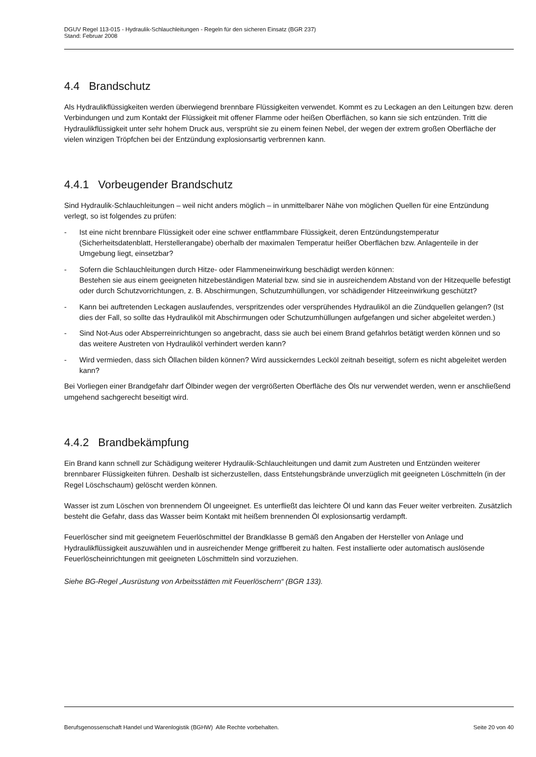DGUV Regel 113-015 - Hydraulik-Schlauchleitungen - Regeln für den sicheren Einsatz (BGR 237)
Stand: Februar 2008
4.4 Brandschutz
Als Hydraulikflüssigkeiten werden überwiegend brennbare Flüssigkeiten verwendet. Kommt es zu Leckagen an den Leitungen bzw. deren Verbindungen und zum Kontakt der Flüssigkeit mit offener Flamme oder heißen Oberflächen, so kann sie sich entzünden. Tritt die Hydraulikflüssigkeit unter sehr hohem Druck aus, versprüht sie zu einem feinen Nebel, der wegen der extrem großen Oberfläche der vielen winzigen Tröpfchen bei der Entzündung explosionsartig verbrennen kann.
4.4.1 Vorbeugender Brandschutz
Sind Hydraulik-Schlauchleitungen – weil nicht anders möglich – in unmittelbarer Nähe von möglichen Quellen für eine Entzündung verlegt, so ist folgendes zu prüfen:
- Ist eine nicht brennbare Flüssigkeit oder eine schwer entflammbare Flüssigkeit, deren Entzündungstemperatur (Sicherheitsdatenblatt, Herstellerangabe) oberhalb der maximalen Temperatur heißer Oberflächen bzw. Anlagenteile in der Umgebung liegt, einsetzbar?
- Sofern die Schlauchleitungen durch Hitze- oder Flammeneinwirkung beschädigt werden können:
Bestehen sie aus einem geeigneten hitzebeständigen Material bzw. sind sie in ausreichendem Abstand von der Hitzequelle befestigt oder durch Schutzvorrichtungen, z. B. Abschirmungen, Schutzumhüllungen, vor schädigender Hitzeeinwirkung geschützt?
- Kann bei auftretenden Leckagen auslaufendes, verspritzendes oder versprühendes Hydrauliköl an die Zündquellen gelangen? (Ist dies der Fall, so sollte das Hydrauliköl mit Abschirmungen oder Schutzumhüllungen aufgefangen und sicher abgeleitet werden.)
- Sind Not-Aus oder Absperreinrichtungen so angebracht, dass sie auch bei einem Brand gefahrlos betätigt werden können und so das weitere Austreten von Hydrauliköl verhindert werden kann?
- Wird vermieden, dass sich Öllachen bilden können? Wird aussickerndes Lecköl zeitnah beseitigt, sofern es nicht abgeleitet werden kann?
Bei Vorliegen einer Brandgefahr darf Ölbinder wegen der vergrößerten Oberfläche des Öls nur verwendet werden, wenn er anschließend umgehend sachgerecht beseitigt wird.
4.4.2 Brandbekämpfung
Ein Brand kann schnell zur Schädigung weiterer Hydraulik-Schlauchleitungen und damit zum Austreten und Entzünden weiterer brennbarer Flüssigkeiten führen. Deshalb ist sicherzustellen, dass Entstehungsbrände unverzüglich mit geeigneten Löschmitteln (in der Regel Löschschaum) gelöscht werden können.
Wasser ist zum Löschen von brennendem Öl ungeeignet. Es unterfließt das leichtere Öl und kann das Feuer weiter verbreiten. Zusätzlich besteht die Gefahr, dass das Wasser beim Kontakt mit heißem brennenden Öl explosionsartig verdampft.
Feuerlöscher sind mit geeignetem Feuerlöschmittel der Brandklasse B gemäß den Angaben der Hersteller von Anlage und Hydraulikflüssigkeit auszuwählen und in ausreichender Menge griffbereit zu halten. Fest installierte oder automatisch auslösende Feuerlöscheinrichtungen mit geeigneten Löschmitteln sind vorzuziehen.
Siehe BG-Regel „Ausrüstung von Arbeitsstätten mit Feuerlöschern“ (BGR 133).
Berufsgenossenschaft Handel und Warenlogistik (BGHW) Alle Rechte vorbehalten. Seite 20 von 40